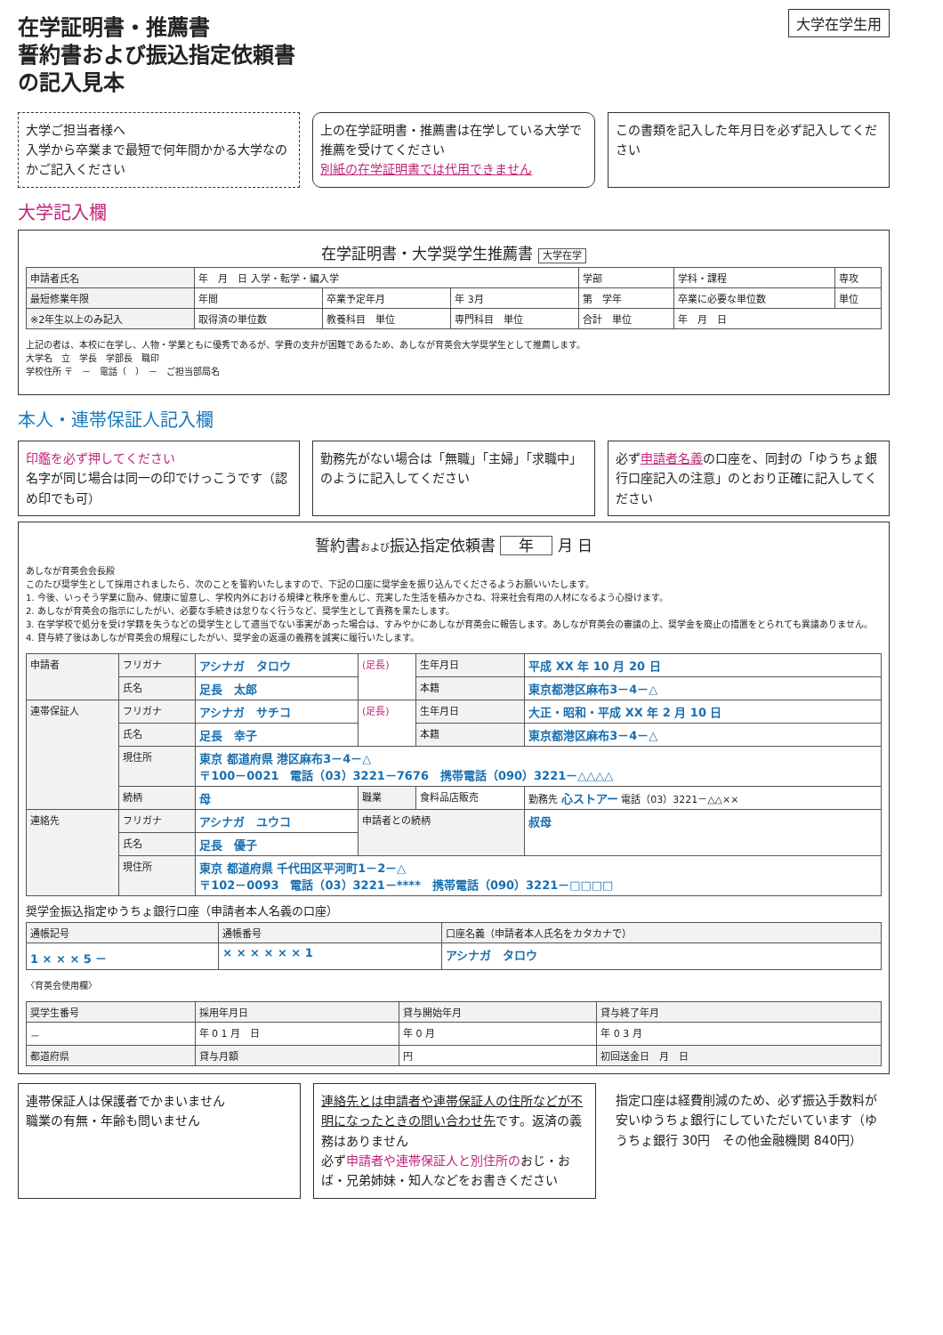在学証明書・推薦書
誓約書および振込指定依頼書
の記入見本
大学在学生用
大学ご担当者様へ
入学から卒業まで最短で何年間かかる大学なのかご記入ください
上の在学証明書・推薦書は在学している大学で推薦を受けてください
別紙の在学証明書では代用できません
この書類を記入した年月日を必ず記入してください
大学記入欄
在学証明書・大学奨学生推薦書 大学在学
| 申請者氏名 | 年 月 日 入学・転学・編入学 | | | 学部 | 学科・課程 | 専攻 |
| 最短修業年限 | 年間 | 卒業予定年月 | 年 3月 | 第 学年 | 卒業に必要な単位数 | 単位 |
| ※2年生以上のみ記入 | 取得済の単位数 | 教養科目 単位 | 専門科目 単位 | 合計 単位 | 年 月 日 | |
上記の者は、本校に在学し、人物・学業ともに優秀であるが、学費の支弁が困難であるため、あしなが育英会大学奨学生として推薦します。
大学名　立　学長　学部長　職印
学校住所 〒　－　電話（　）　－　ご担当部局名
本人・連帯保証人記入欄
印鑑を必ず押してください
名字が同じ場合は同一の印でけっこうです（認め印でも可）
勤務先がない場合は「無職」「主婦」「求職中」のように記入してください
必ず申請者名義の口座を、同封の「ゆうちょ銀行口座記入の注意」のとおり正確に記入してください
誓約書および振込指定依頼書 年 月 日
あしなが育英会会長殿
このたび奨学生として採用されましたら、次のことを誓約いたしますので、下記の口座に奨学金を振り込んでくださるようお願いいたします。
1. 今後、いっそう学業に励み、健康に留意し、学校内外における規律と秩序を重んじ、充実した生活を積みかさね、将来社会有用の人材になるよう心掛けます。
2. あしなが育英会の指示にしたがい、必要な手続きは怠りなく行うなど、奨学生として責務を果たします。
3. 在学学校で処分を受け学籍を失うなどの奨学生として適当でない事実があった場合は、すみやかにあしなが育英会に報告します。あしなが育英会の審議の上、奨学金を廃止の措置をとられても異議ありません。
4. 貸与終了後はあしなが育英会の規程にしたがい、奨学金の返還の義務を誠実に履行いたします。
| 申請者 | フリガナ | アシナガ タロウ | (足長) | 生年月日 | 平成 XX 年 10 月 20 日 |
| | 氏名 | 足長 太郎 | | 本籍 | 東京都港区麻布3－4－△ |
| 連帯保証人 | フリガナ | アシナガ サチコ | (足長) | 生年月日 | 大正・昭和・平成 XX 年 2 月 10 日 |
| | 氏名 | 足長 幸子 | | 本籍 | 東京都港区麻布3－4－△ |
| | 現住所 | 東京 都道府県 港区麻布3－4－△ 〒100－0021 電話（03）3221－7676 携帯電話（090）3221－△△△△ | | | |
| | 続柄 | 母 | 職業 | 食料品店販売 | 勤務先 心ストアー 電話（03）3221－△△×× |
| 連絡先 | フリガナ | アシナガ ユウコ | 申請者との続柄 | | 叔母 |
| | 氏名 | 足長 優子 | | | |
| | 現住所 | 東京 都道府県 千代田区平河町1－2－△ 〒102－0093 電話（03）3221－**** 携帯電話（090）3221－□□□□ | | | |
奨学金振込指定ゆうちょ銀行口座（申請者本人名義の口座）
| 通帳記号 | 通帳番号 | 口座名義（申請者本人氏名をカタカナで） |
| --- | --- | --- |
| 1 × × × 5 － | × × × × × × 1 | アシナガ タロウ |
〈育英会使用欄〉
| 奨学生番号 | 採用年月日 | 貸与開始年月 | 貸与終了年月 |
| --- | --- | --- | --- |
| － | 年 0 1 月 日 | 年 0 月 | 年 0 3 月 |
| 都道府県 | 貸与月額 | 円 | 初回送金日 月 日 |
連帯保証人は保護者でかまいません
職業の有無・年齢も問いません
連絡先とは申請者や連帯保証人の住所などが不明になったときの問い合わせ先です。返済の義務はありません
必ず申請者や連帯保証人と別住所のおじ・おば・兄弟姉妹・知人などをお書きください
指定口座は経費削減のため、必ず振込手数料が安いゆうちょ銀行にしていただいています（ゆうちょ銀行 30円　その他金融機関 840円）